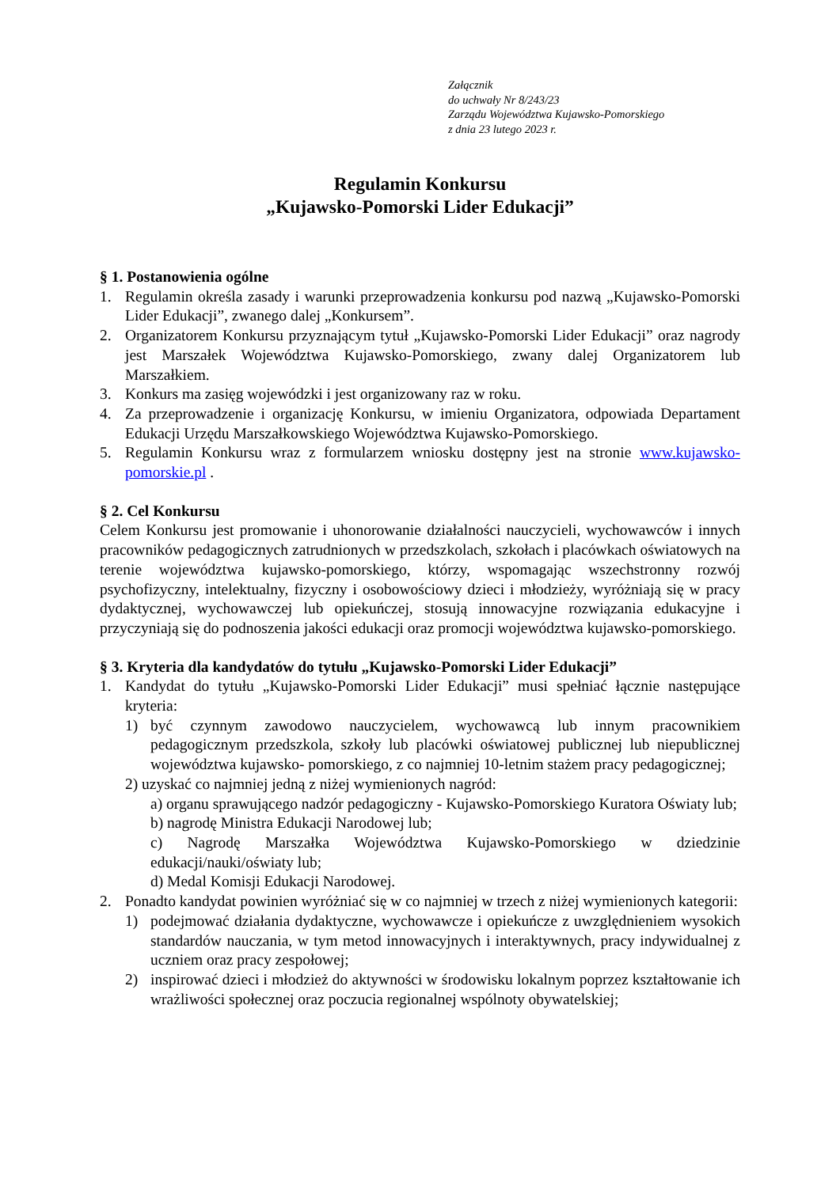Załącznik
do uchwały Nr 8/243/23
Zarządu Województwa Kujawsko-Pomorskiego
z dnia 23 lutego 2023 r.
Regulamin Konkursu
„Kujawsko-Pomorski Lider Edukacji”
§ 1. Postanowienia ogólne
1. Regulamin określa zasady i warunki przeprowadzenia konkursu pod nazwą „Kujawsko-Pomorski Lider Edukacji”, zwanego dalej „Konkursem”.
2. Organizatorem Konkursu przyznającym tytuł „Kujawsko-Pomorski Lider Edukacji” oraz nagrody jest Marszałek Województwa Kujawsko-Pomorskiego, zwany dalej Organizatorem lub Marszałkiem.
3. Konkurs ma zasięg wojewódzki i jest organizowany raz w roku.
4. Za przeprowadzenie i organizację Konkursu, w imieniu Organizatora, odpowiada Departament Edukacji Urzędu Marszałkowskiego Województwa Kujawsko-Pomorskiego.
5. Regulamin Konkursu wraz z formularzem wniosku dostępny jest na stronie www.kujawsko-pomorskie.pl .
§ 2. Cel Konkursu
Celem Konkursu jest promowanie i uhonorowanie działalności nauczycieli, wychowawców i innych pracowników pedagogicznych zatrudnionych w przedszkolach, szkołach i placówkach oświatowych na terenie województwa kujawsko-pomorskiego, którzy, wspomagając wszechstronny rozwój psychofizyczny, intelektualny, fizyczny i osobowościowy dzieci i młodzieży, wyróżniają się w pracy dydaktycznej, wychowawczej lub opiekuńczej, stosują innowacyjne rozwiązania edukacyjne i przyczyniają się do podnoszenia jakości edukacji oraz promocji województwa kujawsko-pomorskiego.
§ 3. Kryteria dla kandydatów do tytułu „Kujawsko-Pomorski Lider Edukacji”
1. Kandydat do tytułu „Kujawsko-Pomorski Lider Edukacji” musi spełniać łącznie następujące kryteria:
1) być czynnym zawodowo nauczycielem, wychowawcą lub innym pracownikiem pedagogicznym przedszkola, szkoły lub placówki oświatowej publicznej lub niepublicznej województwa kujawsko- pomorskiego, z co najmniej 10-letnim stażem pracy pedagogicznej;
2) uzyskać co najmniej jedną z niżej wymienionych nagród:
a) organu sprawującego nadzór pedagogiczny - Kujawsko-Pomorskiego Kuratora Oświaty lub;
b) nagrodę Ministra Edukacji Narodowej lub;
c) Nagrodę Marszałka Województwa Kujawsko-Pomorskiego w dziedzinie edukacji/nauki/oświaty lub;
d) Medal Komisji Edukacji Narodowej.
2. Ponadto kandydat powinien wyróżniać się w co najmniej w trzech z niżej wymienionych kategorii:
1) podejmować działania dydaktyczne, wychowawcze i opiekuńcze z uwzględnieniem wysokich standardów nauczania, w tym metod innowacyjnych i interaktywnych, pracy indywidualnej z uczniem oraz pracy zespołowej;
2) inspirować dzieci i młodzież do aktywności w środowisku lokalnym poprzez kształtowanie ich wrażliwości społecznej oraz poczucia regionalnej wspólnoty obywatelskiej;